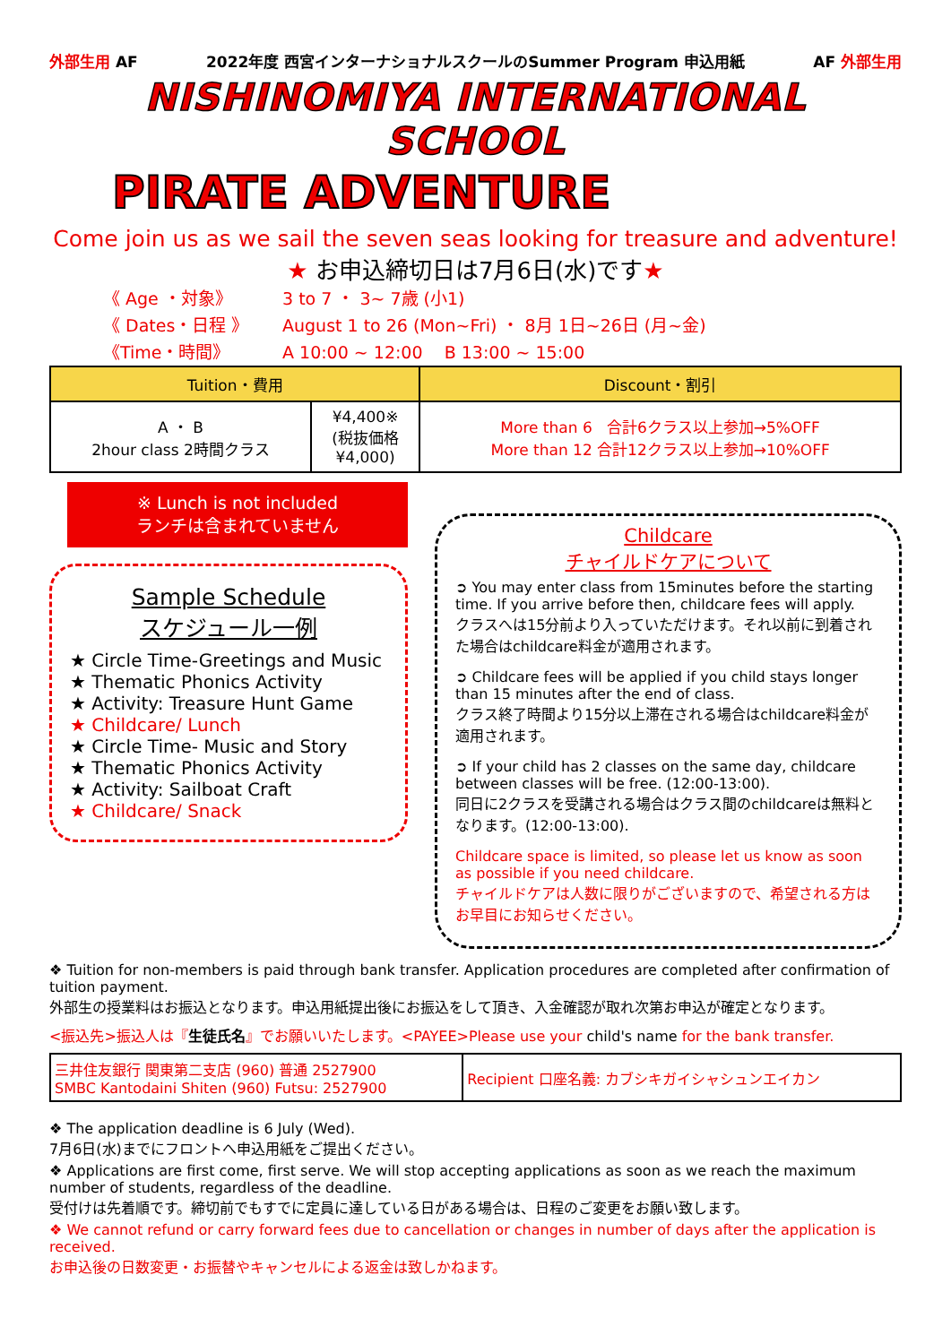外部生用 AF 2022年度 西宮インターナショナルスクールのSummer Program 申込用紙 AF 外部生用
NISHINOMIYA INTERNATIONAL SCHOOL
PIRATE ADVENTURE
Come join us as we sail the seven seas looking for treasure and adventure!
★ お申込締切日は7月6日(水)です★
《 Age ・対象》 3 to 7 ・ 3~ 7歳 (小1)
《 Dates・日程 》 August 1 to 26 (Mon~Fri) ・ 8月 1日~26日 (月~金)
《Time・時間》 A 10:00 ~ 12:00 B 13:00 ~ 15:00
| Tuition・費用 | | Discount・割引 |
| --- | --- | --- |
| A ・ B 2hour class 2時間クラス | ¥4,400※ (税抜価格 ¥4,000) | More than 6 合計6クラス以上参加→5%OFF More than 12 合計12クラス以上参加→10%OFF |
※ Lunch is not included
ランチは含まれていません
Sample Schedule
スケジュール一例
★ Circle Time-Greetings and Music
★ Thematic Phonics Activity
★ Activity: Treasure Hunt Game
★ Childcare/ Lunch
★ Circle Time- Music and Story
★ Thematic Phonics Activity
★ Activity: Sailboat Craft
★ Childcare/ Snack
Childcare
チャイルドケアについて
➲ You may enter class from 15minutes before the starting time. If you arrive before then, childcare fees will apply.
クラスへは15分前より入っていただけます。それ以前に到着された場合はchildcare料金が適用されます。
➲ Childcare fees will be applied if you child stays longer than 15 minutes after the end of class.
クラス終了時間より15分以上滞在される場合はchildcare料金が適用されます。
➲ If your child has 2 classes on the same day, childcare between classes will be free. (12:00-13:00).
同日に2クラスを受講される場合はクラス間のchildcareは無料となります。(12:00-13:00).
Childcare space is limited, so please let us know as soon as possible if you need childcare.
チャイルドケアは人数に限りがございますので、希望される方はお早目にお知らせください。
❖ Tuition for non-members is paid through bank transfer. Application procedures are completed after confirmation of tuition payment.
外部生の授業料はお振込となります。申込用紙提出後にお振込をして頂き、入金確認が取れ次第お申込が確定となります。
<振込先>振込人は『生徒氏名』でお願いいたします。<PAYEE>Please use your child's name for the bank transfer.
| 三井住友銀行 関東第二支店 (960) 普通 2527900 SMBC Kantodaini Shiten (960) Futsu: 2527900 | Recipient 口座名義: カブシキガイシャシュンエイカン |
❖ The application deadline is 6 July (Wed).
7月6日(水)までにフロントへ申込用紙をご提出ください。
❖ Applications are first come, first serve. We will stop accepting applications as soon as we reach the maximum number of students, regardless of the deadline.
受付けは先着順です。締切前でもすでに定員に達している日がある場合は、日程のご変更をお願い致します。
❖ We cannot refund or carry forward fees due to cancellation or changes in number of days after the application is received.
お申込後の日数変更・お振替やキャンセルによる返金は致しかねます。